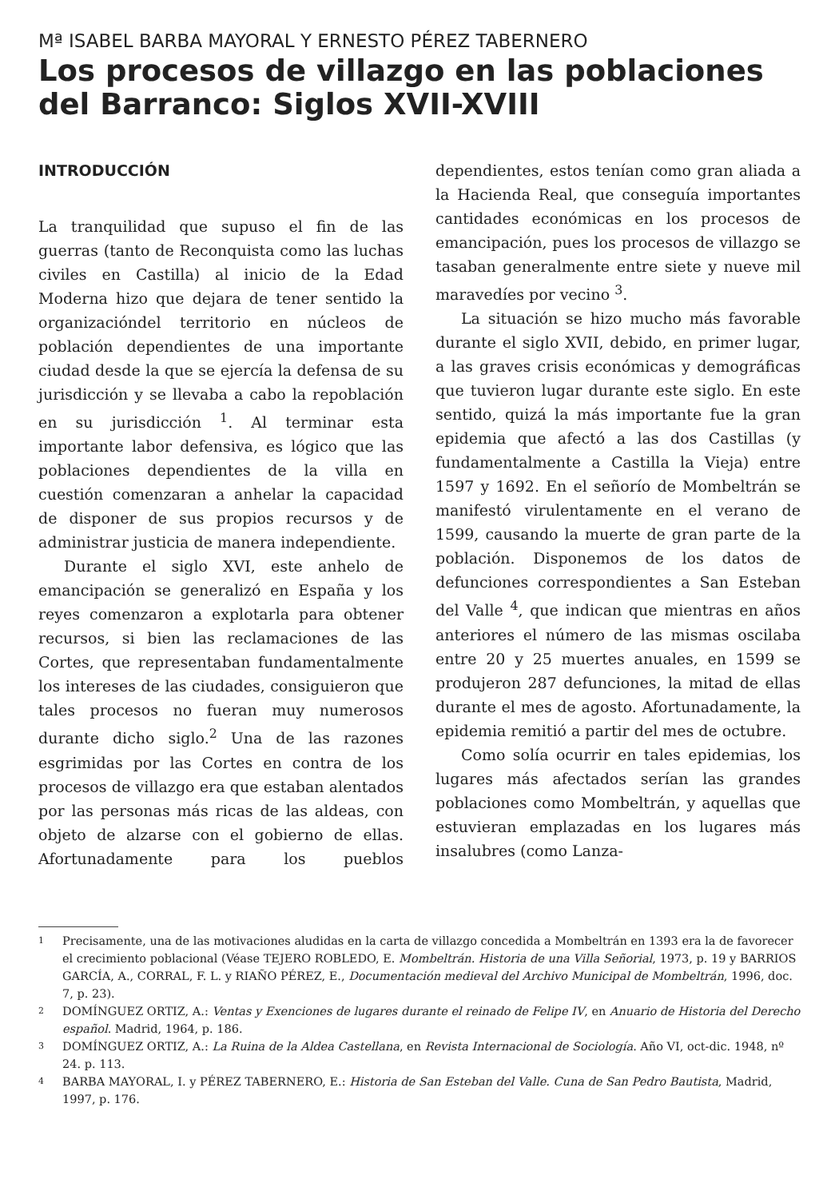Mª ISABEL BARBA MAYORAL Y ERNESTO PÉREZ TABERNERO
Los procesos de villazgo en las poblaciones del Barranco: Siglos XVII-XVIII
INTRODUCCIÓN
La tranquilidad que supuso el fin de las guerras (tanto de Reconquista como las luchas civiles en Castilla) al inicio de la Edad Moderna hizo que dejara de tener sentido la organizacióndel territorio en núcleos de población dependientes de una importante ciudad desde la que se ejercía la defensa de su jurisdicción y se llevaba a cabo la repoblación en su jurisdicción <sup>1</sup>. Al terminar esta importante labor defensiva, es lógico que las poblaciones dependientes de la villa en cuestión comenzaran a anhelar la capacidad de disponer de sus propios recursos y de administrar justicia de manera independiente.
Durante el siglo XVI, este anhelo de emancipación se generalizó en España y los reyes comenzaron a explotarla para obtener recursos, si bien las reclamaciones de las Cortes, que representaban fundamentalmente los intereses de las ciudades, consiguieron que tales procesos no fueran muy numerosos durante dicho siglo.<sup>2</sup> Una de las razones esgrimidas por las Cortes en contra de los procesos de villazgo era que estaban alentados por las personas más ricas de las aldeas, con objeto de alzarse con el gobierno de ellas. Afortunadamente para los pueblos dependientes, estos tenían como gran aliada a la Hacienda Real, que conseguía importantes cantidades económicas en los procesos de emancipación, pues los procesos de villazgo se tasaban generalmente entre siete y nueve mil maravedíes por vecino <sup>3</sup>.
La situación se hizo mucho más favorable durante el siglo XVII, debido, en primer lugar, a las graves crisis económicas y demográficas que tuvieron lugar durante este siglo. En este sentido, quizá la más importante fue la gran epidemia que afectó a las dos Castillas (y fundamentalmente a Castilla la Vieja) entre 1597 y 1692. En el señorío de Mombeltrán se manifestó virulentamente en el verano de 1599, causando la muerte de gran parte de la población. Disponemos de los datos de defunciones correspondientes a San Esteban del Valle <sup>4</sup>, que indican que mientras en años anteriores el número de las mismas oscilaba entre 20 y 25 muertes anuales, en 1599 se produjeron 287 defunciones, la mitad de ellas durante el mes de agosto. Afortunadamente, la epidemia remitió a partir del mes de octubre.
Como solía ocurrir en tales epidemias, los lugares más afectados serían las grandes poblaciones como Mombeltrán, y aquellas que estuvieran emplazadas en los lugares más insalubres (como Lanza-
1 Precisamente, una de las motivaciones aludidas en la carta de villazgo concedida a Mombeltrán en 1393 era la de favorecer el crecimiento poblacional (Véase TEJERO ROBLEDO, E. Mombeltrán. Historia de una Villa Señorial, 1973, p. 19 y BARRIOS GARCÍA, A., CORRAL, F. L. y RIAÑO PÉREZ, E., Documentación medieval del Archivo Municipal de Mombeltrán, 1996, doc. 7, p. 23).
2 DOMÍNGUEZ ORTIZ, A.: Ventas y Exenciones de lugares durante el reinado de Felipe IV, en Anuario de Historia del Derecho español. Madrid, 1964, p. 186.
3 DOMÍNGUEZ ORTIZ, A.: La Ruina de la Aldea Castellana, en Revista Internacional de Sociología. Año VI, oct-dic. 1948, nº 24. p. 113.
4 BARBA MAYORAL, I. y PÉREZ TABERNERO, E.: Historia de San Esteban del Valle. Cuna de San Pedro Bautista, Madrid, 1997, p. 176.